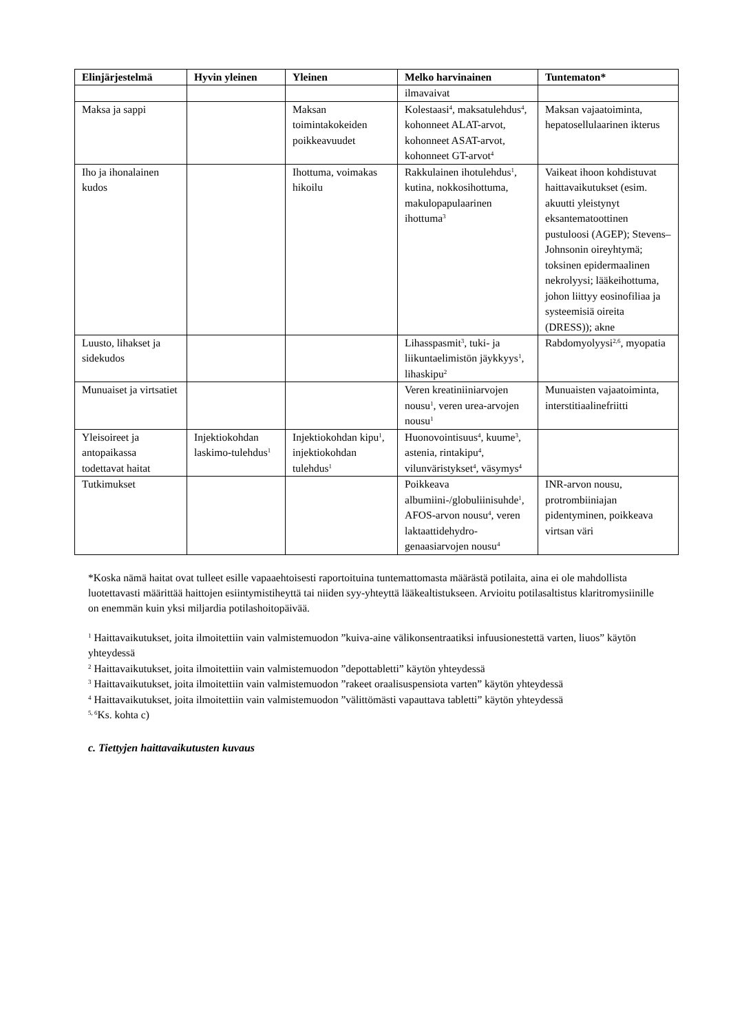| Elinjärjestelmä | Hyvin yleinen | Yleinen | Melko harvinainen | Tuntematon* |
| --- | --- | --- | --- | --- |
| | | | ilmavaivat | |
| Maksa ja sappi | | Maksan toimintakokeiden poikkeavuudet | Kolestaasi<sup>4</sup>, maksatulehdus<sup>4</sup>, kohonneet ALAT-arvot, kohonneet ASAT-arvot, kohonneet GT-arvot<sup>4</sup> | Maksan vajaatoiminta, hepatosellulaarinen ikterus |
| Iho ja ihonalainen kudos | | Ihottuma, voimakas hikoilu | Rakkulainen ihotulehdus<sup>1</sup>, kutina, nokkosihottuma, makulopapulaarinen ihottuma<sup>3</sup> | Vaikeat ihoon kohdistuvat haittavaikutukset (esim. akuutti yleistynyt eksantematoottinen pustuloosi (AGEP); Stevens–Johnsonin oireyhtymä; toksinen epidermaalinen nekrolyysi; lääkeihottuma, johon liittyy eosinofiliaa ja systeemisiä oireita (DRESS)); akne |
| Luusto, lihakset ja sidekudos | | | Lihasspasmit<sup>3</sup>, tuki- ja liikuntaelimistön jäykkyys<sup>1</sup>, lihaskipu<sup>2</sup> | Rabdomyolyysi<sup>2,6</sup>, myopatia |
| Munuaiset ja virtsatiet | | | Veren kreatiniiniarvojen nousu<sup>1</sup>, veren urea-arvojen nousu<sup>1</sup> | Munuaisten vajaatoiminta, interstitiaalinefriitti |
| Yleisoireet ja antopaikassa todettavat haitat | Injektiokohdan laskimo-tulehdus<sup>1</sup> | Injektiokohdan kipu<sup>1</sup>, injektiokohdan tulehdus<sup>1</sup> | Huonovointisuus<sup>4</sup>, kuume<sup>3</sup>, astenia, rintakipu<sup>4</sup>, vilunväristykset<sup>4</sup>, väsymys<sup>4</sup> | |
| Tutkimukset | | | Poikkeava albumiini-/globuliinisuhde<sup>1</sup>, AFOS-arvon nousu<sup>4</sup>, veren laktaattidehydro-genaasiarvojen nousu<sup>4</sup> | INR-arvon nousu, protrombiiniajan pidentyminen, poikkeava virtsan väri |
*Koska nämä haitat ovat tulleet esille vapaaehtoisesti raportoituina tuntemattomasta määrästä potilaita, aina ei ole mahdollista luotettavasti määrittää haittojen esiintymistiheyttä tai niiden syy-yhteyttä lääkealtistukseen. Arvioitu potilasaltistus klaritromysiinille on enemmän kuin yksi miljardia potilashoitopäivää.
<sup>1</sup> Haittavaikutukset, joita ilmoitettiin vain valmistemuodon ”kuiva-aine välikonsentraatiksi infuusionestettä varten, liuos” käytön yhteydessä
<sup>2</sup> Haittavaikutukset, joita ilmoitettiin vain valmistemuodon ”depottabletti” käytön yhteydessä
<sup>3</sup> Haittavaikutukset, joita ilmoitettiin vain valmistemuodon ”rakeet oraalisuspensiota varten” käytön yhteydessä
<sup>4</sup> Haittavaikutukset, joita ilmoitettiin vain valmistemuodon ”välittömästi vapauttava tabletti” käytön yhteydessä
<sup>5, 6</sup>Ks. kohta c)
c. Tiettyjen haittavaikutusten kuvaus